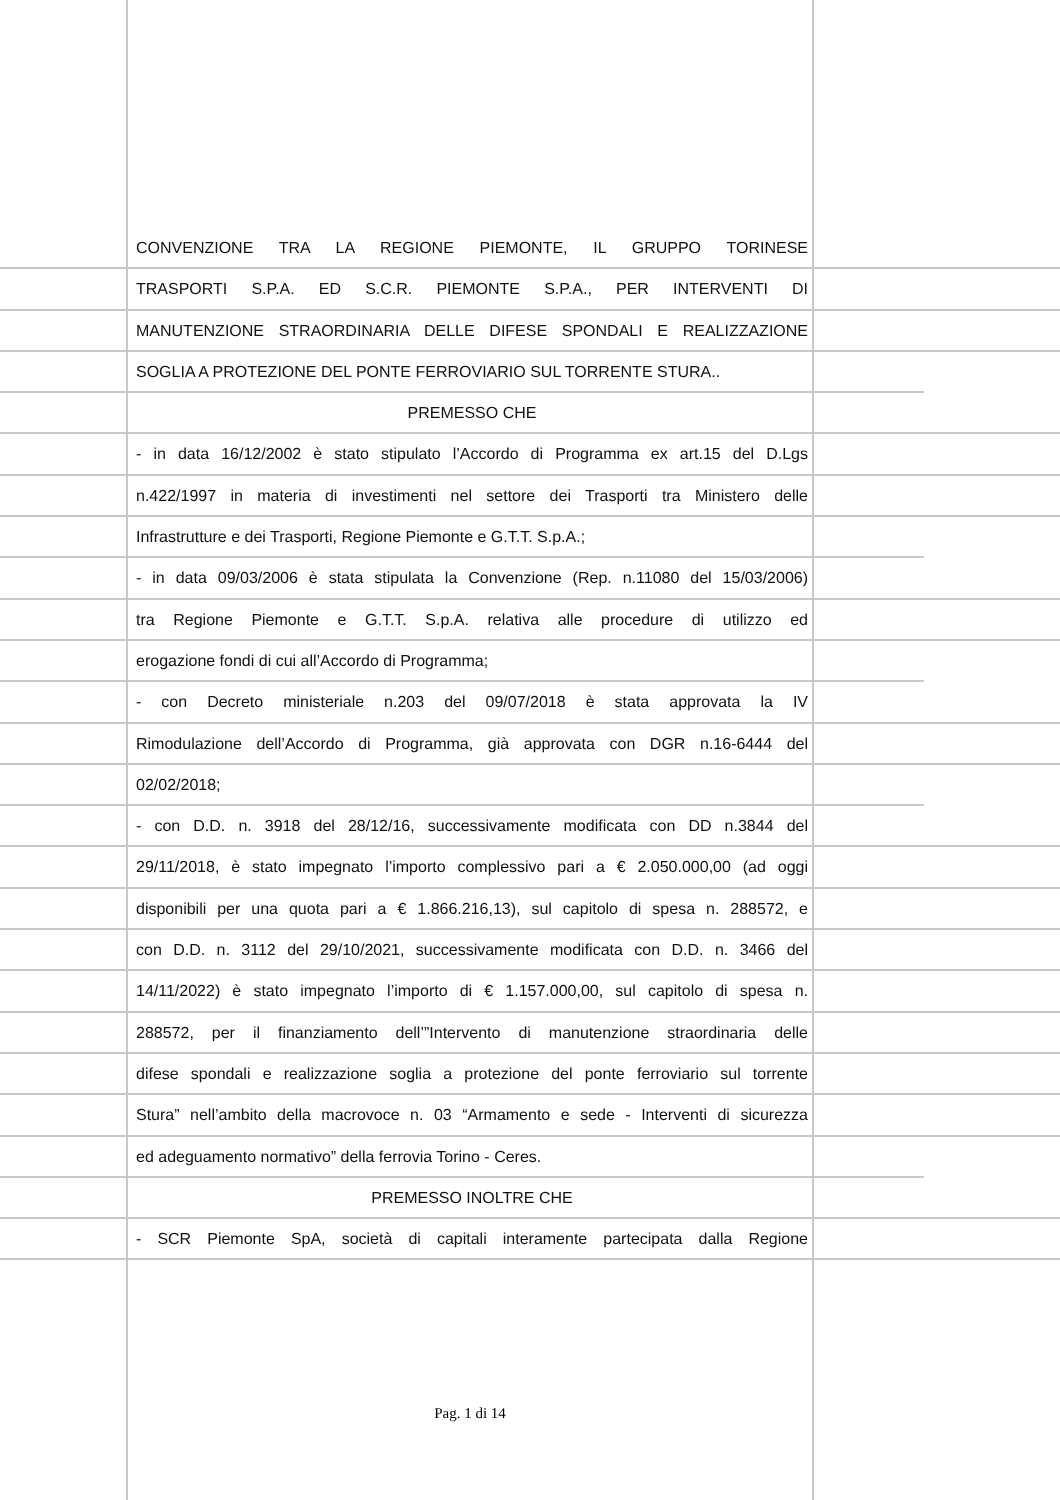CONVENZIONE TRA LA REGIONE PIEMONTE, IL GRUPPO TORINESE
TRASPORTI S.P.A. ED S.C.R. PIEMONTE S.P.A., PER INTERVENTI DI
MANUTENZIONE STRAORDINARIA DELLE DIFESE SPONDALI E REALIZZAZIONE
SOGLIA A PROTEZIONE DEL PONTE FERROVIARIO SUL TORRENTE STURA..
PREMESSO CHE
- in data 16/12/2002 è stato stipulato l’Accordo di Programma ex art.15 del D.Lgs
n.422/1997 in materia di investimenti nel settore dei Trasporti tra Ministero delle
Infrastrutture e dei Trasporti, Regione Piemonte e G.T.T. S.p.A.;
- in data 09/03/2006 è stata stipulata la Convenzione (Rep. n.11080 del 15/03/2006)
tra Regione Piemonte e G.T.T. S.p.A. relativa alle procedure di utilizzo ed
erogazione fondi di cui all’Accordo di Programma;
- con Decreto ministeriale n.203 del 09/07/2018 è stata approvata la IV
Rimodulazione dell’Accordo di Programma, già approvata con DGR n.16-6444 del
02/02/2018;
- con D.D. n. 3918 del 28/12/16, successivamente modificata con DD n.3844 del
29/11/2018, è stato impegnato l’importo complessivo pari a € 2.050.000,00 (ad oggi
disponibili per una quota pari a € 1.866.216,13), sul capitolo di spesa n. 288572, e
con D.D. n. 3112 del 29/10/2021, successivamente modificata con D.D. n. 3466 del
14/11/2022) è stato impegnato l’importo di € 1.157.000,00, sul capitolo di spesa n.
288572, per il finanziamento dell’”Intervento di manutenzione straordinaria delle
difese spondali e realizzazione soglia a protezione del ponte ferroviario sul torrente
Stura” nell’ambito della macrovoce n. 03 “Armamento e sede - Interventi di sicurezza
ed adeguamento normativo” della ferrovia Torino - Ceres.
PREMESSO INOLTRE CHE
- SCR Piemonte SpA, società di capitali interamente partecipata dalla Regione
Pag. 1 di 14